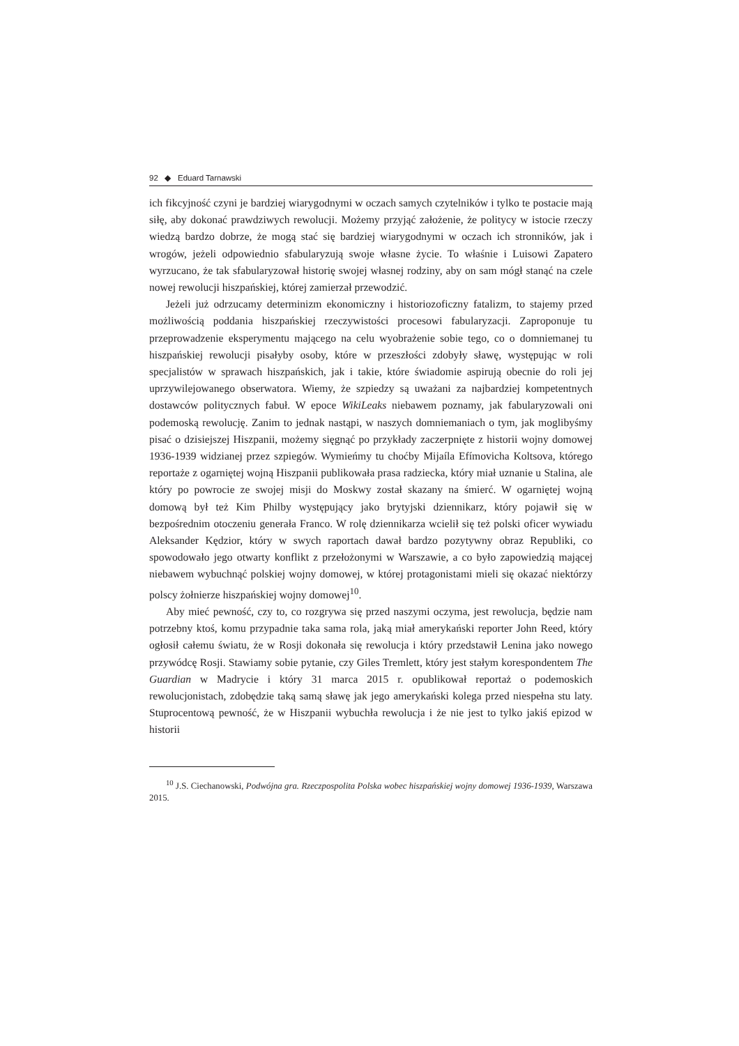92 ◆ Eduard Tarnawski
ich fikcyjność czyni je bardziej wiarygodnymi w oczach samych czytelników i tylko te postacie mają siłę, aby dokonać prawdziwych rewolucji. Możemy przyjąć założenie, że politycy w istocie rzeczy wiedzą bardzo dobrze, że mogą stać się bardziej wiarygodnymi w oczach ich stronników, jak i wrogów, jeżeli odpowiednio sfabularyzują swoje własne życie. To właśnie i Luisowi Zapatero wyrzucano, że tak sfabularyzował historię swojej własnej rodziny, aby on sam mógł stanąć na czele nowej rewolucji hiszpańskiej, której zamierzał przewodzić.
Jeżeli już odrzucamy determinizm ekonomiczny i historiozoficzny fatalizm, to stajemy przed możliwością poddania hiszpańskiej rzeczywistości procesowi fabularyzacji. Zaproponuje tu przeprowadzenie eksperymentu mającego na celu wyobrażenie sobie tego, co o domniemanej tu hiszpańskiej rewolucji pisałyby osoby, które w przeszłości zdobyły sławę, występując w roli specjalistów w sprawach hiszpańskich, jak i takie, które świadomie aspirują obecnie do roli jej uprzywilejowanego obserwatora. Wiemy, że szpiedzy są uważani za najbardziej kompetentnych dostawców politycznych fabuł. W epoce WikiLeaks niebawem poznamy, jak fabularyzowali oni podemoską rewolucję. Zanim to jednak nastąpi, w naszych domniemaniach o tym, jak moglibyśmy pisać o dzisiejszej Hiszpanii, możemy sięgnąć po przykłady zaczerpnięte z historii wojny domowej 1936-1939 widzianej przez szpiegów. Wymieńmy tu choćby Mijaíla Efímovicha Koltsova, którego reportaże z ogarniętej wojną Hiszpanii publikowała prasa radziecka, który miał uznanie u Stalina, ale który po powrocie ze swojej misji do Moskwy został skazany na śmierć. W ogarniętej wojną domową był też Kim Philby występujący jako brytyjski dziennikarz, który pojawił się w bezpośrednim otoczeniu generała Franco. W rolę dziennikarza wcielił się też polski oficer wywiadu Aleksander Kędzior, który w swych raportach dawał bardzo pozytywny obraz Republiki, co spowodowało jego otwarty konflikt z przełożonymi w Warszawie, a co było zapowiedzią mającej niebawem wybuchnąć polskiej wojny domowej, w której protagonistami mieli się okazać niektórzy polscy żołnierze hiszpańskiej wojny domowej<sup>10</sup>.
Aby mieć pewność, czy to, co rozgrywa się przed naszymi oczyma, jest rewolucja, będzie nam potrzebny ktoś, komu przypadnie taka sama rola, jaką miał amerykański reporter John Reed, który ogłosił całemu światu, że w Rosji dokonała się rewolucja i który przedstawił Lenina jako nowego przywódcę Rosji. Stawiamy sobie pytanie, czy Giles Tremlett, który jest stałym korespondentem The Guardian w Madrycie i który 31 marca 2015 r. opublikował reportaż o podemoskich rewolucjonistach, zdobędzie taką samą sławę jak jego amerykański kolega przed niespełna stu laty. Stuprocentową pewność, że w Hiszpanii wybuchła rewolucja i że nie jest to tylko jakiś epizod w historii
<sup>10</sup> J.S. Ciechanowski, Podwójna gra. Rzeczpospolita Polska wobec hiszpańskiej wojny domowej 1936-1939, Warszawa 2015.